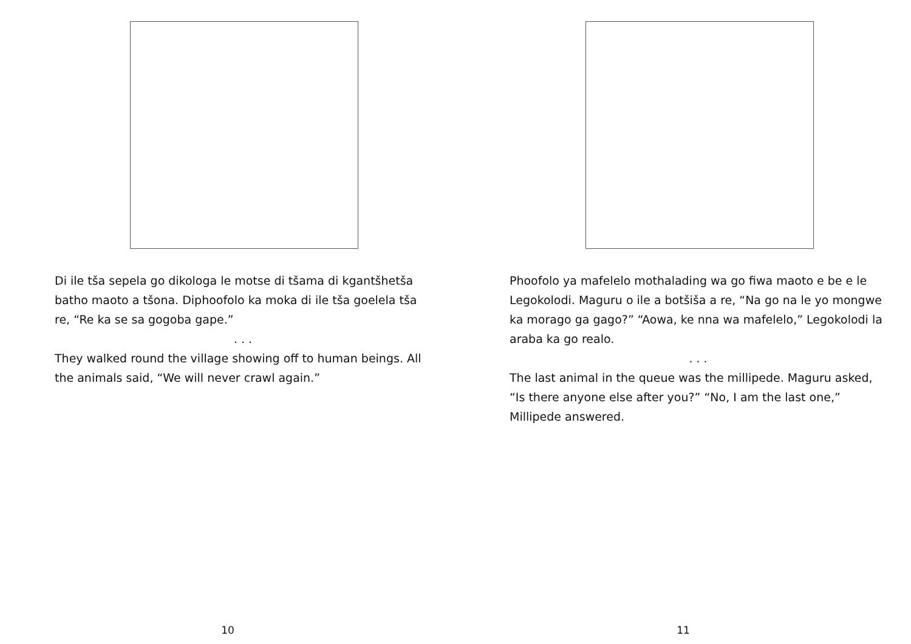Di ile tša sepela go dikologa le motse di tšama di kgantšhetša batho maoto a tšona. Diphoofolo ka moka di ile tša goelela tša re, “Re ka se sa gogoba gape.”
. . .
They walked round the village showing off to human beings. All the animals said, “We will never crawl again.”
10
Phoofolo ya mafelelo mothalading wa go fiwa maoto e be e le Legokolodi. Maguru o ile a botšiša a re, “Na go na le yo mongwe ka morago ga gago?” “Aowa, ke nna wa mafelelo,” Legokolodi la araba ka go realo.
. . .
The last animal in the queue was the millipede. Maguru asked, “Is there anyone else after you?” “No, I am the last one,” Millipede answered.
11